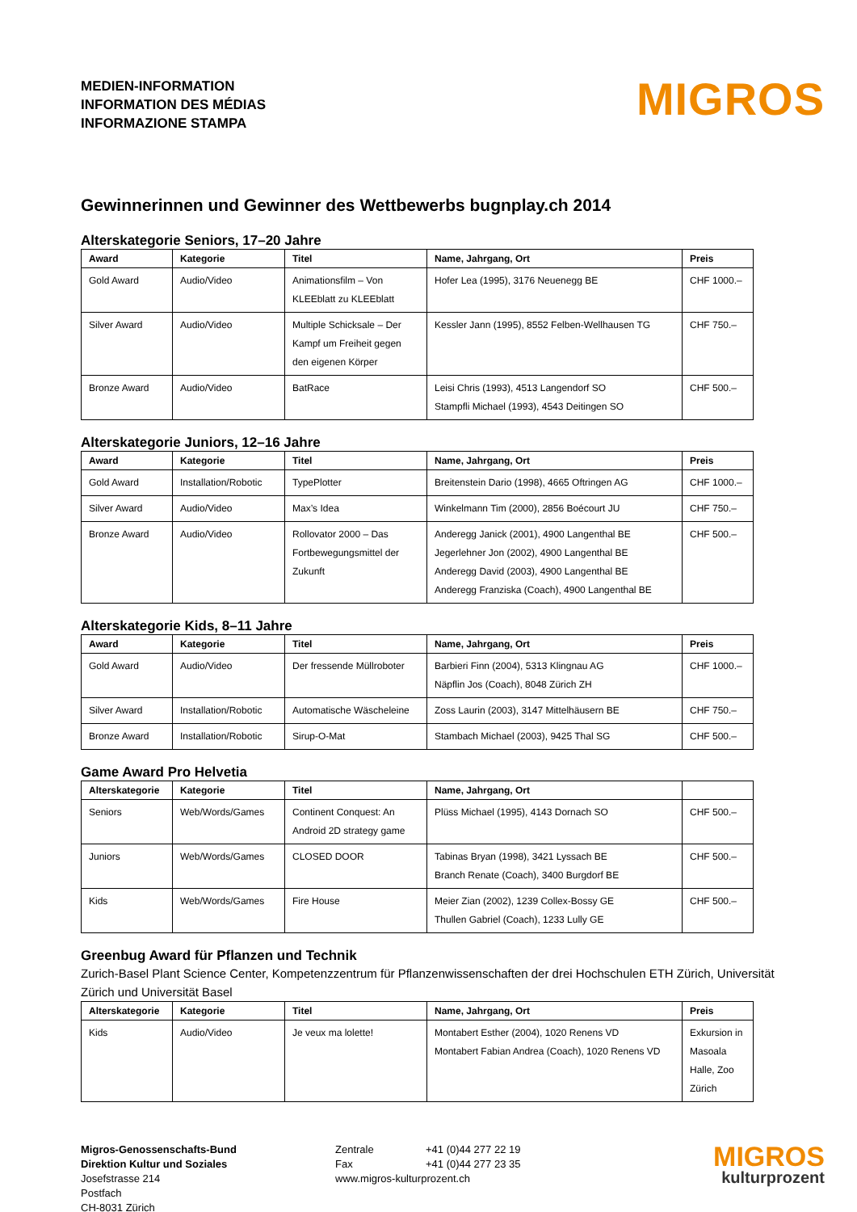MEDIEN-INFORMATION
INFORMATION DES MÉDIAS
INFORMAZIONE STAMPA
MIGROS
Gewinnerinnen und Gewinner des Wettbewerbs bugnplay.ch 2014
Alterskategorie Seniors, 17–20 Jahre
| Award | Kategorie | Titel | Name, Jahrgang, Ort | Preis |
| --- | --- | --- | --- | --- |
| Gold Award | Audio/Video | Animationsfilm – Von KLEEblatt zu KLEEblatt | Hofer Lea (1995), 3176 Neuenegg BE | CHF 1000.– |
| Silver Award | Audio/Video | Multiple Schicksale – Der Kampf um Freiheit gegen den eigenen Körper | Kessler Jann (1995), 8552 Felben-Wellhausen TG | CHF 750.– |
| Bronze Award | Audio/Video | BatRace | Leisi Chris (1993), 4513 Langendorf SO Stampfli Michael (1993), 4543 Deitingen SO | CHF 500.– |
Alterskategorie Juniors, 12–16 Jahre
| Award | Kategorie | Titel | Name, Jahrgang, Ort | Preis |
| --- | --- | --- | --- | --- |
| Gold Award | Installation/Robotic | TypePlotter | Breitenstein Dario (1998), 4665 Oftringen AG | CHF 1000.– |
| Silver Award | Audio/Video | Max’s Idea | Winkelmann Tim (2000), 2856 Boécourt JU | CHF 750.– |
| Bronze Award | Audio/Video | Rollovator 2000 – Das Fortbewegungsmittel der Zukunft | Anderegg Janick (2001), 4900 Langenthal BE Jegerlehner Jon (2002), 4900 Langenthal BE Anderegg David (2003), 4900 Langenthal BE Anderegg Franziska (Coach), 4900 Langenthal BE | CHF 500.– |
Alterskategorie Kids, 8–11 Jahre
| Award | Kategorie | Titel | Name, Jahrgang, Ort | Preis |
| --- | --- | --- | --- | --- |
| Gold Award | Audio/Video | Der fressende Müllroboter | Barbieri Finn (2004), 5313 Klingnau AG Näpflin Jos (Coach), 8048 Zürich ZH | CHF 1000.– |
| Silver Award | Installation/Robotic | Automatische Wäscheleine | Zoss Laurin (2003), 3147 Mittelhäusern BE | CHF 750.– |
| Bronze Award | Installation/Robotic | Sirup-O-Mat | Stambach Michael (2003), 9425 Thal SG | CHF 500.– |
Game Award Pro Helvetia
| Alterskategorie | Kategorie | Titel | Name, Jahrgang, Ort | |
| --- | --- | --- | --- | --- |
| Seniors | Web/Words/Games | Continent Conquest: An Android 2D strategy game | Plüss Michael (1995), 4143 Dornach SO | CHF 500.– |
| Juniors | Web/Words/Games | CLOSED DOOR | Tabinas Bryan (1998), 3421 Lyssach BE Branch Renate (Coach), 3400 Burgdorf BE | CHF 500.– |
| Kids | Web/Words/Games | Fire House | Meier Zian (2002), 1239 Collex-Bossy GE Thullen Gabriel (Coach), 1233 Lully GE | CHF 500.– |
Greenbug Award für Pflanzen und Technik
Zurich-Basel Plant Science Center, Kompetenzzentrum für Pflanzenwissenschaften der drei Hochschulen ETH Zürich, Universität Zürich und Universität Basel
| Alterskategorie | Kategorie | Titel | Name, Jahrgang, Ort | Preis |
| --- | --- | --- | --- | --- |
| Kids | Audio/Video | Je veux ma lolette! | Montabert Esther (2004), 1020 Renens VD Montabert Fabian Andrea (Coach), 1020 Renens VD | Exkursion in Masoala Halle, Zoo Zürich |
Migros-Genossenschafts-Bund
Direktion Kultur und Soziales
Josefstrasse 214
Postfach
CH-8031 Zürich
Zentrale +41 (0)44 277 22 19
Fax +41 (0)44 277 23 35
www.migros-kulturprozent.ch
MIGROS
kulturprozent